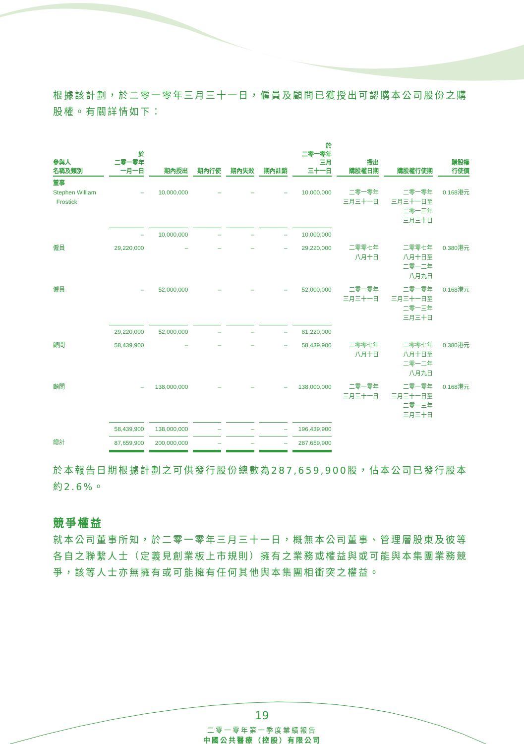根據該計劃，於二零一零年三月三十一日，僱員及顧問已獲授出可認購本公司股份之購股權。有關詳情如下：
| 參與人 名稱及類別 | 於 二零一零年 一月一日 | 期內授出 | 期內行使 | 期內失效 | 期內註銷 | 於 二零一零年 三月 三十一日 | 授出 購股權日期 | 購股權行使期 | 購股權 行使價 |
| --- | --- | --- | --- | --- | --- | --- | --- | --- | --- |
| 董事 Stephen William Frostick | – | 10,000,000 | – | – | – | 10,000,000 | 二零一零年 三月三十一日 | 二零一零年 三月三十一日至 二零一三年 三月三十日 | 0.168港元 |
| | – | 10,000,000 | – | – | – | 10,000,000 | | | |
| 僱員 | 29,220,000 | – | – | – | – | 29,220,000 | 二零零七年 八月十日 | 二零零七年 八月十日至 二零一二年 八月九日 | 0.380港元 |
| 僱員 | – | 52,000,000 | – | – | – | 52,000,000 | 二零一零年 三月三十一日 | 二零一零年 三月三十一日至 二零一三年 三月三十日 | 0.168港元 |
| | 29,220,000 | 52,000,000 | – | – | – | 81,220,000 | | | |
| 顧問 | 58,439,900 | – | – | – | – | 58,439,900 | 二零零七年 八月十日 | 二零零七年 八月十日至 二零一二年 八月九日 | 0.380港元 |
| 顧問 | – | 138,000,000 | – | – | – | 138,000,000 | 二零一零年 三月三十一日 | 二零一零年 三月三十一日至 二零一三年 三月三十日 | 0.168港元 |
| | 58,439,900 | 138,000,000 | – | – | – | 196,439,900 | | | |
| 總計 | 87,659,900 | 200,000,000 | – | – | – | 287,659,900 | | | |
於本報告日期根據計劃之可供發行股份總數為287,659,900股，佔本公司已發行股本約2.6%。
競爭權益
就本公司董事所知，於二零一零年三月三十一日，概無本公司董事、管理層股東及彼等各自之聯繫人士（定義見創業板上市規則）擁有之業務或權益與或可能與本集團業務競爭，該等人士亦無擁有或可能擁有任何其他與本集團相衝突之權益。
19
二零一零年第一季度業績報告
中國公共醫療（控股）有限公司